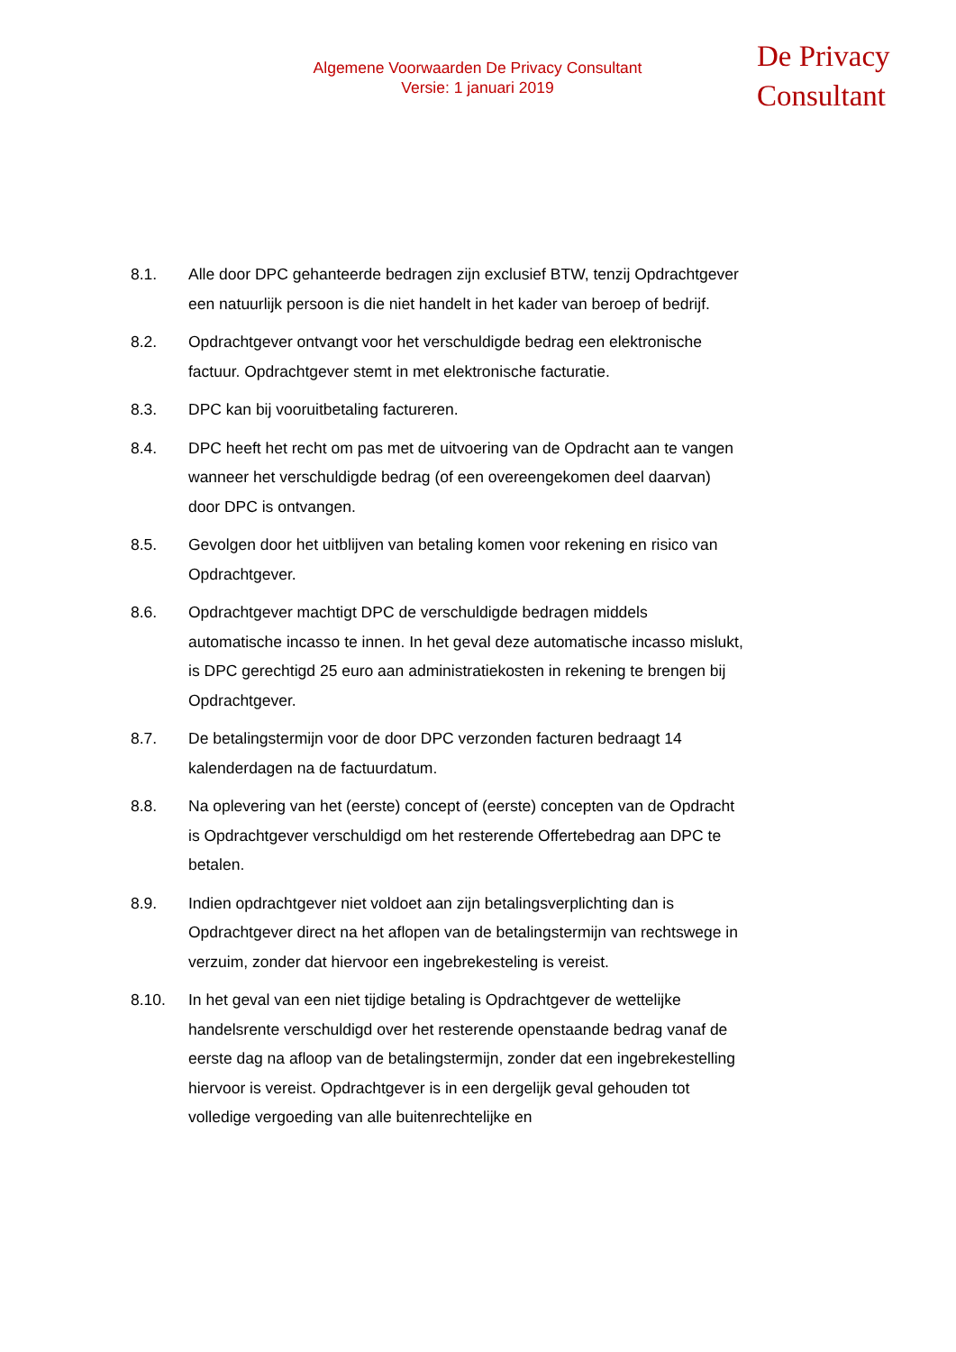Algemene Voorwaarden De Privacy Consultant
Versie: 1 januari 2019
De Privacy
Consultant
8.1. Alle door DPC gehanteerde bedragen zijn exclusief BTW, tenzij Opdrachtgever een natuurlijk persoon is die niet handelt in het kader van beroep of bedrijf.
8.2. Opdrachtgever ontvangt voor het verschuldigde bedrag een elektronische factuur. Opdrachtgever stemt in met elektronische facturatie.
8.3. DPC kan bij vooruitbetaling factureren.
8.4. DPC heeft het recht om pas met de uitvoering van de Opdracht aan te vangen wanneer het verschuldigde bedrag (of een overeengekomen deel daarvan) door DPC is ontvangen.
8.5. Gevolgen door het uitblijven van betaling komen voor rekening en risico van Opdrachtgever.
8.6. Opdrachtgever machtigt DPC de verschuldigde bedragen middels automatische incasso te innen. In het geval deze automatische incasso mislukt, is DPC gerechtigd 25 euro aan administratiekosten in rekening te brengen bij Opdrachtgever.
8.7. De betalingstermijn voor de door DPC verzonden facturen bedraagt 14 kalenderdagen na de factuurdatum.
8.8. Na oplevering van het (eerste) concept of (eerste) concepten van de Opdracht is Opdrachtgever verschuldigd om het resterende Offertebedrag aan DPC te betalen.
8.9. Indien opdrachtgever niet voldoet aan zijn betalingsverplichting dan is Opdrachtgever direct na het aflopen van de betalingstermijn van rechtswege in verzuim, zonder dat hiervoor een ingebrekesteling is vereist.
8.10. In het geval van een niet tijdige betaling is Opdrachtgever de wettelijke handelsrente verschuldigd over het resterende openstaande bedrag vanaf de eerste dag na afloop van de betalingstermijn, zonder dat een ingebrekestelling hiervoor is vereist. Opdrachtgever is in een dergelijk geval gehouden tot volledige vergoeding van alle buitenrechtelijke en